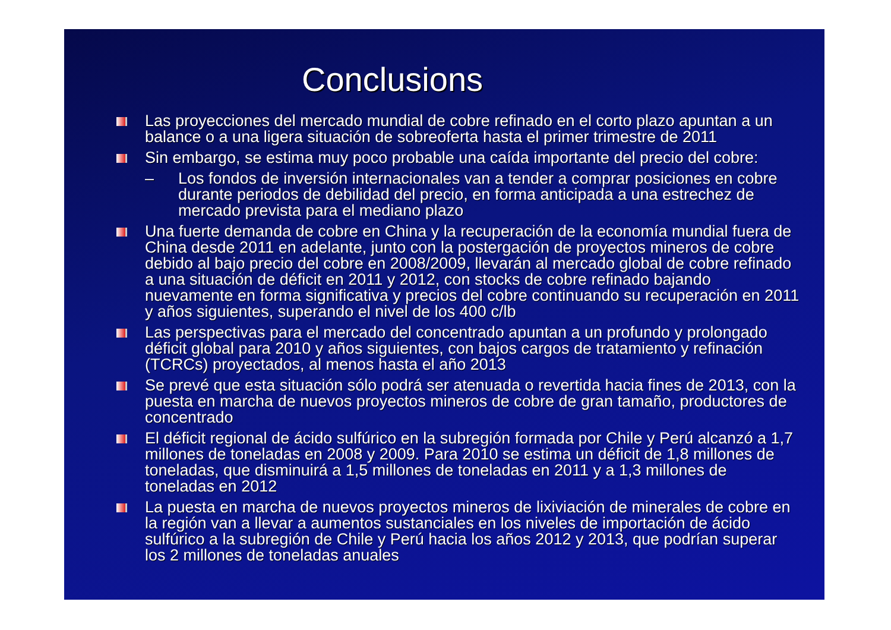Conclusions
Las proyecciones del mercado mundial de cobre refinado en el corto plazo apuntan a un balance o a una ligera situación de sobreoferta hasta el primer trimestre de 2011
Sin embargo, se estima muy poco probable una caída importante del precio del cobre:
– Los fondos de inversión internacionales van a tender a comprar posiciones en cobre durante periodos de debilidad del precio, en forma anticipada a una estrechez de mercado prevista para el mediano plazo
Una fuerte demanda de cobre en China y la recuperación de la economía mundial fuera de China desde 2011 en adelante, junto con la postergación de proyectos mineros de cobre debido al bajo precio del cobre en 2008/2009, llevarán al mercado global de cobre refinado a una situación de déficit en 2011 y 2012, con stocks de cobre refinado bajando nuevamente en forma significativa y precios del cobre continuando su recuperación en 2011 y años siguientes, superando el nivel de los 400 c/lb
Las perspectivas para el mercado del concentrado apuntan a un profundo y prolongado déficit global para 2010 y años siguientes, con bajos cargos de tratamiento y refinación (TCRCs) proyectados, al menos hasta el año 2013
Se prevé que esta situación sólo podrá ser atenuada o revertida hacia fines de 2013, con la puesta en marcha de nuevos proyectos mineros de cobre de gran tamaño, productores de concentrado
El déficit regional de ácido sulfúrico en la subregión formada por Chile y Perú alcanzó a 1,7 millones de toneladas en 2008 y 2009. Para 2010 se estima un déficit de 1,8 millones de toneladas, que disminuirá a 1,5 millones de toneladas en 2011 y a 1,3 millones de toneladas en 2012
La puesta en marcha de nuevos proyectos mineros de lixiviación de minerales de cobre en la región van a llevar a aumentos sustanciales en los niveles de importación de ácido sulfúrico a la subregión de Chile y Perú hacia los años 2012 y 2013, que podrían superar los 2 millones de toneladas anuales